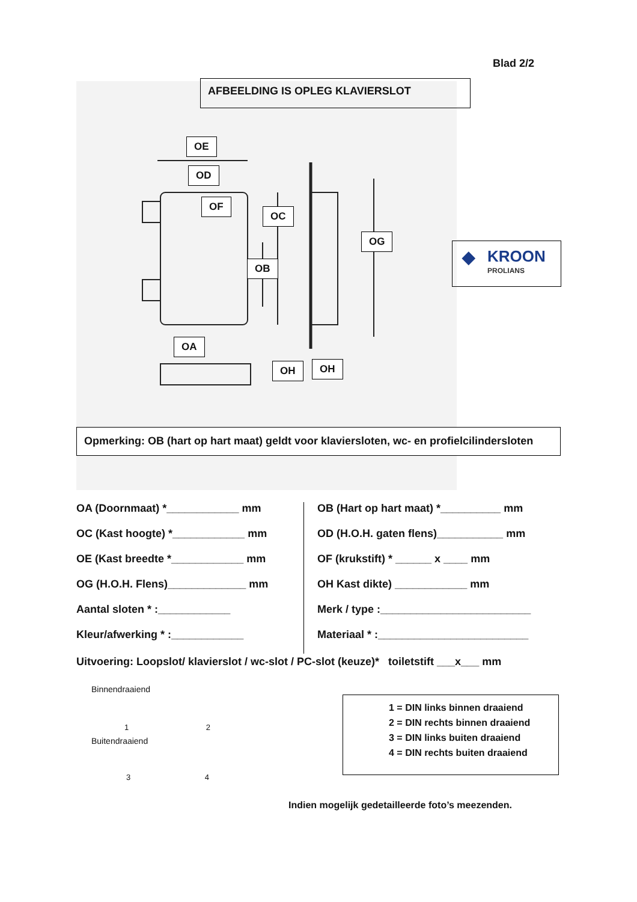Blad 2/2
OE
OD
OF
OC
OG
OB
OA
OH OH
AFBEELDING IS OPLEG KLAVIERSLOT
◆ KROON
PROLIANS
Opmerking: OB (hart op hart maat) geldt voor klaviersloten, wc- en profielcilindersloten
OA (Doornmaat) *____________ mm OB (Hart op hart maat) *__________ mm
OC (Kast hoogte) *____________ mm OD (H.O.H. gaten flens)___________ mm
OE (Kast breedte *____________ mm OF (krukstift) * ______ x ____ mm
OG (H.O.H. Flens)_____________ mm OH Kast dikte) ____________ mm
Aantal sloten * :____________ Merk / type :_________________________
Kleur/afwerking * :____________ Materiaal * :_________________________
Uitvoering: Loopslot/ klavierslot / wc-slot / PC-slot (keuze)* toiletstift ___x___ mm
Binnendraaiend
1 2
Buitendraaiend
3 4
1 = DIN links binnen draaiend
2 = DIN rechts binnen draaiend
3 = DIN links buiten draaiend
4 = DIN rechts buiten draaiend
Indien mogelijk gedetailleerde foto’s meezenden.